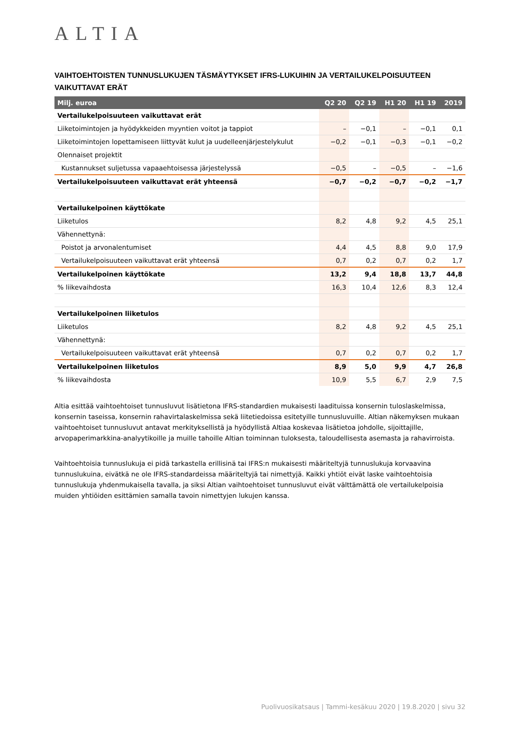ALTIA
VAIHTOEHTOISTEN TUNNUSLUKUJEN TÄSMÄYTYKSET IFRS-LUKUIHIN JA VERTAILUKELPOISUUTEEN VAIKUTTAVAT ERÄT
| Milj. euroa | Q2 20 | Q2 19 | H1 20 | H1 19 | 2019 |
| --- | --- | --- | --- | --- | --- |
| Vertailukelpoisuuteen vaikuttavat erät | | | | | |
| Liiketoimintojen ja hyödykkeiden myyntien voitot ja tappiot | – | −0,1 | – | −0,1 | 0,1 |
| Liiketoimintojen lopettamiseen liittyvät kulut ja uudelleenjärjestelykulut | −0,2 | −0,1 | −0,3 | −0,1 | −0,2 |
| Olennaiset projektit | | | | | |
| Kustannukset suljetussa vapaaehtoisessa järjestelyssä | −0,5 | – | −0,5 | – | −1,6 |
| Vertailukelpoisuuteen vaikuttavat erät yhteensä | −0,7 | −0,2 | −0,7 | −0,2 | −1,7 |
| Vertailukelpoinen käyttökate | | | | | |
| Liiketulos | 8,2 | 4,8 | 9,2 | 4,5 | 25,1 |
| Vähennettynä: | | | | | |
| Poistot ja arvonalentumiset | 4,4 | 4,5 | 8,8 | 9,0 | 17,9 |
| Vertailukelpoisuuteen vaikuttavat erät yhteensä | 0,7 | 0,2 | 0,7 | 0,2 | 1,7 |
| Vertailukelpoinen käyttökate | 13,2 | 9,4 | 18,8 | 13,7 | 44,8 |
| % liikevaihdosta | 16,3 | 10,4 | 12,6 | 8,3 | 12,4 |
| Vertailukelpoinen liiketulos | | | | | |
| Liiketulos | 8,2 | 4,8 | 9,2 | 4,5 | 25,1 |
| Vähennettynä: | | | | | |
| Vertailukelpoisuuteen vaikuttavat erät yhteensä | 0,7 | 0,2 | 0,7 | 0,2 | 1,7 |
| Vertailukelpoinen liiketulos | 8,9 | 5,0 | 9,9 | 4,7 | 26,8 |
| % liikevaihdosta | 10,9 | 5,5 | 6,7 | 2,9 | 7,5 |
Altia esittää vaihtoehtoiset tunnusluvut lisätietona IFRS-standardien mukaisesti laadituissa konsernin tuloslaskelmissa, konsernin taseissa, konsernin rahavirtalaskelmissa sekä liitetiedoissa esitetyille tunnusluvuille. Altian näkemyksen mukaan vaihtoehtoiset tunnusluvut antavat merkityksellistä ja hyödyllistä Altiaa koskevaa lisätietoa johdolle, sijoittajille, arvopaperimarkkina-analyytikoille ja muille tahoille Altian toiminnan tuloksesta, taloudellisesta asemasta ja rahavirroista.
Vaihtoehtoisia tunnuslukuja ei pidä tarkastella erillisinä tai IFRS:n mukaisesti määriteltyjä tunnuslukuja korvaavina tunnuslukuina, eivätkä ne ole IFRS-standardeissa määriteltyjä tai nimettyjä. Kaikki yhtiöt eivät laske vaihtoehtoisia tunnuslukuja yhdenmukaisella tavalla, ja siksi Altian vaihtoehtoiset tunnusluvut eivät välttämättä ole vertailukelpoisia muiden yhtiöiden esittämien samalla tavoin nimettyjen lukujen kanssa.
Puolivuosikatsaus | Tammi-kesäkuu 2020 | 19.8.2020 | sivu 32